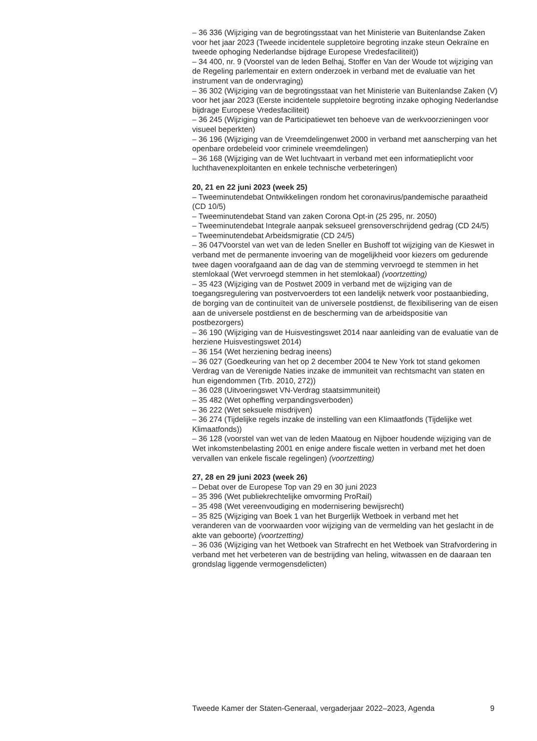– 36 336 (Wijziging van de begrotingsstaat van het Ministerie van Buitenlandse Zaken voor het jaar 2023 (Tweede incidentele suppletoire begroting inzake steun Oekraïne en tweede ophoging Nederlandse bijdrage Europese Vredesfaciliteit))
– 34 400, nr. 9 (Voorstel van de leden Belhaj, Stoffer en Van der Woude tot wijziging van de Regeling parlementair en extern onderzoek in verband met de evaluatie van het instrument van de ondervraging)
– 36 302 (Wijziging van de begrotingsstaat van het Ministerie van Buitenlandse Zaken (V) voor het jaar 2023 (Eerste incidentele suppletoire begroting inzake ophoging Nederlandse bijdrage Europese Vredesfaciliteit)
– 36 245 (Wijziging van de Participatiewet ten behoeve van de werkvoorzieningen voor visueel beperkten)
– 36 196 (Wijziging van de Vreemdelingenwet 2000 in verband met aanscherping van het openbare ordebeleid voor criminele vreemdelingen)
– 36 168 (Wijziging van de Wet luchtvaart in verband met een informatieplicht voor luchthavenexploitanten en enkele technische verbeteringen)
20, 21 en 22 juni 2023 (week 25)
– Tweeminutendebat Ontwikkelingen rondom het coronavirus/pandemische paraatheid (CD 10/5)
– Tweeminutendebat Stand van zaken Corona Opt-in (25 295, nr. 2050)
– Tweeminutendebat Integrale aanpak seksueel grensoverschrijdend gedrag (CD 24/5)
– Tweeminutendebat Arbeidsmigratie (CD 24/5)
– 36 047Voorstel van wet van de leden Sneller en Bushoff tot wijziging van de Kieswet in verband met de permanente invoering van de mogelijkheid voor kiezers om gedurende twee dagen voorafgaand aan de dag van de stemming vervroegd te stemmen in het stemlokaal (Wet vervroegd stemmen in het stemlokaal) (voortzetting)
– 35 423 (Wijziging van de Postwet 2009 in verband met de wijziging van de toegangsregulering van postvervoerders tot een landelijk netwerk voor postaanbieding, de borging van de continuïteit van de universele postdienst, de flexibilisering van de eisen aan de universele postdienst en de bescherming van de arbeidspositie van postbezorgers)
– 36 190 (Wijziging van de Huisvestingswet 2014 naar aanleiding van de evaluatie van de herziene Huisvestingswet 2014)
– 36 154 (Wet herziening bedrag ineens)
– 36 027 (Goedkeuring van het op 2 december 2004 te New York tot stand gekomen Verdrag van de Verenigde Naties inzake de immuniteit van rechtsmacht van staten en hun eigendommen (Trb. 2010, 272))
– 36 028 (Uitvoeringswet VN-Verdrag staatsimmuniteit)
– 35 482 (Wet opheffing verpandingsverboden)
– 36 222 (Wet seksuele misdrijven)
– 36 274 (Tijdelijke regels inzake de instelling van een Klimaatfonds (Tijdelijke wet Klimaatfonds))
– 36 128 (voorstel van wet van de leden Maatoug en Nijboer houdende wijziging van de Wet inkomstenbelasting 2001 en enige andere fiscale wetten in verband met het doen vervallen van enkele fiscale regelingen) (voortzetting)
27, 28 en 29 juni 2023 (week 26)
– Debat over de Europese Top van 29 en 30 juni 2023
– 35 396 (Wet publiekrechtelijke omvorming ProRail)
– 35 498 (Wet vereenvoudiging en modernisering bewijsrecht)
– 35 825 (Wijziging van Boek 1 van het Burgerlijk Wetboek in verband met het veranderen van de voorwaarden voor wijziging van de vermelding van het geslacht in de akte van geboorte) (voortzetting)
– 36 036 (Wijziging van het Wetboek van Strafrecht en het Wetboek van Strafvordering in verband met het verbeteren van de bestrijding van heling, witwassen en de daaraan ten grondslag liggende vermogensdelicten)
Tweede Kamer der Staten-Generaal, vergaderjaar 2022–2023, Agenda 9